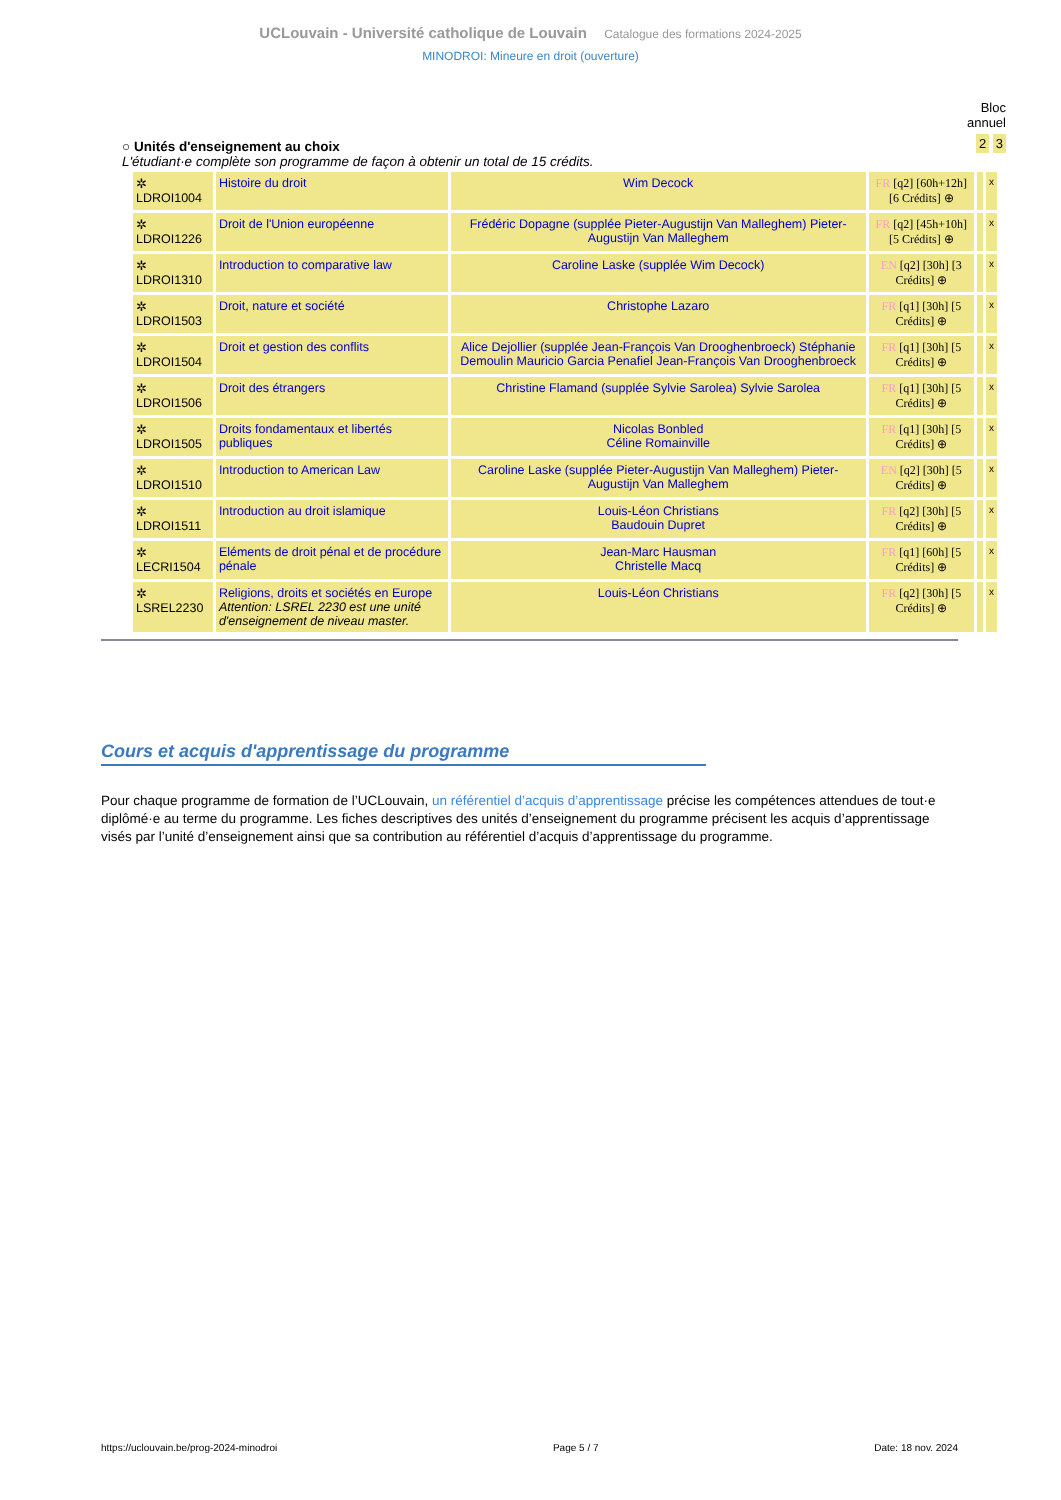UCLouvain - Université catholique de Louvain Catalogue des formations 2024-2025
MINODROI: Mineure en droit (ouverture)
Bloc
annuel
2 3
○ Unités d'enseignement au choix
L'étudiant·e complète son programme de façon à obtenir un total de 15 crédits.
| ✲ LDROI1004 | Histoire du droit | Wim Decock | FR [q2] [60h+12h] [6 Crédits] ⊕ | | x |
| ✲ LDROI1226 | Droit de l'Union européenne | Frédéric Dopagne (supplée Pieter-Augustijn Van Malleghem) Pieter-Augustijn Van Malleghem | FR [q2] [45h+10h] [5 Crédits] ⊕ | | x |
| ✲ LDROI1310 | Introduction to comparative law | Caroline Laske (supplée Wim Decock) | EN [q2] [30h] [3 Crédits] ⊕ | | x |
| ✲ LDROI1503 | Droit, nature et société | Christophe Lazaro | FR [q1] [30h] [5 Crédits] ⊕ | | x |
| ✲ LDROI1504 | Droit et gestion des conflits | Alice Dejollier (supplée Jean-François Van Drooghenbroeck) Stéphanie Demoulin Mauricio Garcia Penafiel Jean-François Van Drooghenbroeck | FR [q1] [30h] [5 Crédits] ⊕ | | x |
| ✲ LDROI1506 | Droit des étrangers | Christine Flamand (supplée Sylvie Sarolea) Sylvie Sarolea | FR [q1] [30h] [5 Crédits] ⊕ | | x |
| ✲ LDROI1505 | Droits fondamentaux et libertés publiques | Nicolas Bonbled Céline Romainville | FR [q1] [30h] [5 Crédits] ⊕ | | x |
| ✲ LDROI1510 | Introduction to American Law | Caroline Laske (supplée Pieter-Augustijn Van Malleghem) Pieter-Augustijn Van Malleghem | EN [q2] [30h] [5 Crédits] ⊕ | | x |
| ✲ LDROI1511 | Introduction au droit islamique | Louis-Léon Christians Baudouin Dupret | FR [q2] [30h] [5 Crédits] ⊕ | | x |
| ✲ LECRI1504 | Eléments de droit pénal et de procédure pénale | Jean-Marc Hausman Christelle Macq | FR [q1] [60h] [5 Crédits] ⊕ | | x |
| ✲ LSREL2230 | Religions, droits et sociétés en Europe Attention: LSREL 2230 est une unité d'enseignement de niveau master. | Louis-Léon Christians | FR [q2] [30h] [5 Crédits] ⊕ | | x |
Cours et acquis d'apprentissage du programme
Pour chaque programme de formation de l’UCLouvain, un référentiel d’acquis d’apprentissage précise les compétences attendues de tout·e diplômé·e au terme du programme. Les fiches descriptives des unités d’enseignement du programme précisent les acquis d’apprentissage visés par l’unité d’enseignement ainsi que sa contribution au référentiel d’acquis d’apprentissage du programme.
https://uclouvain.be/prog-2024-minodroi Page 5 / 7 Date: 18 nov. 2024